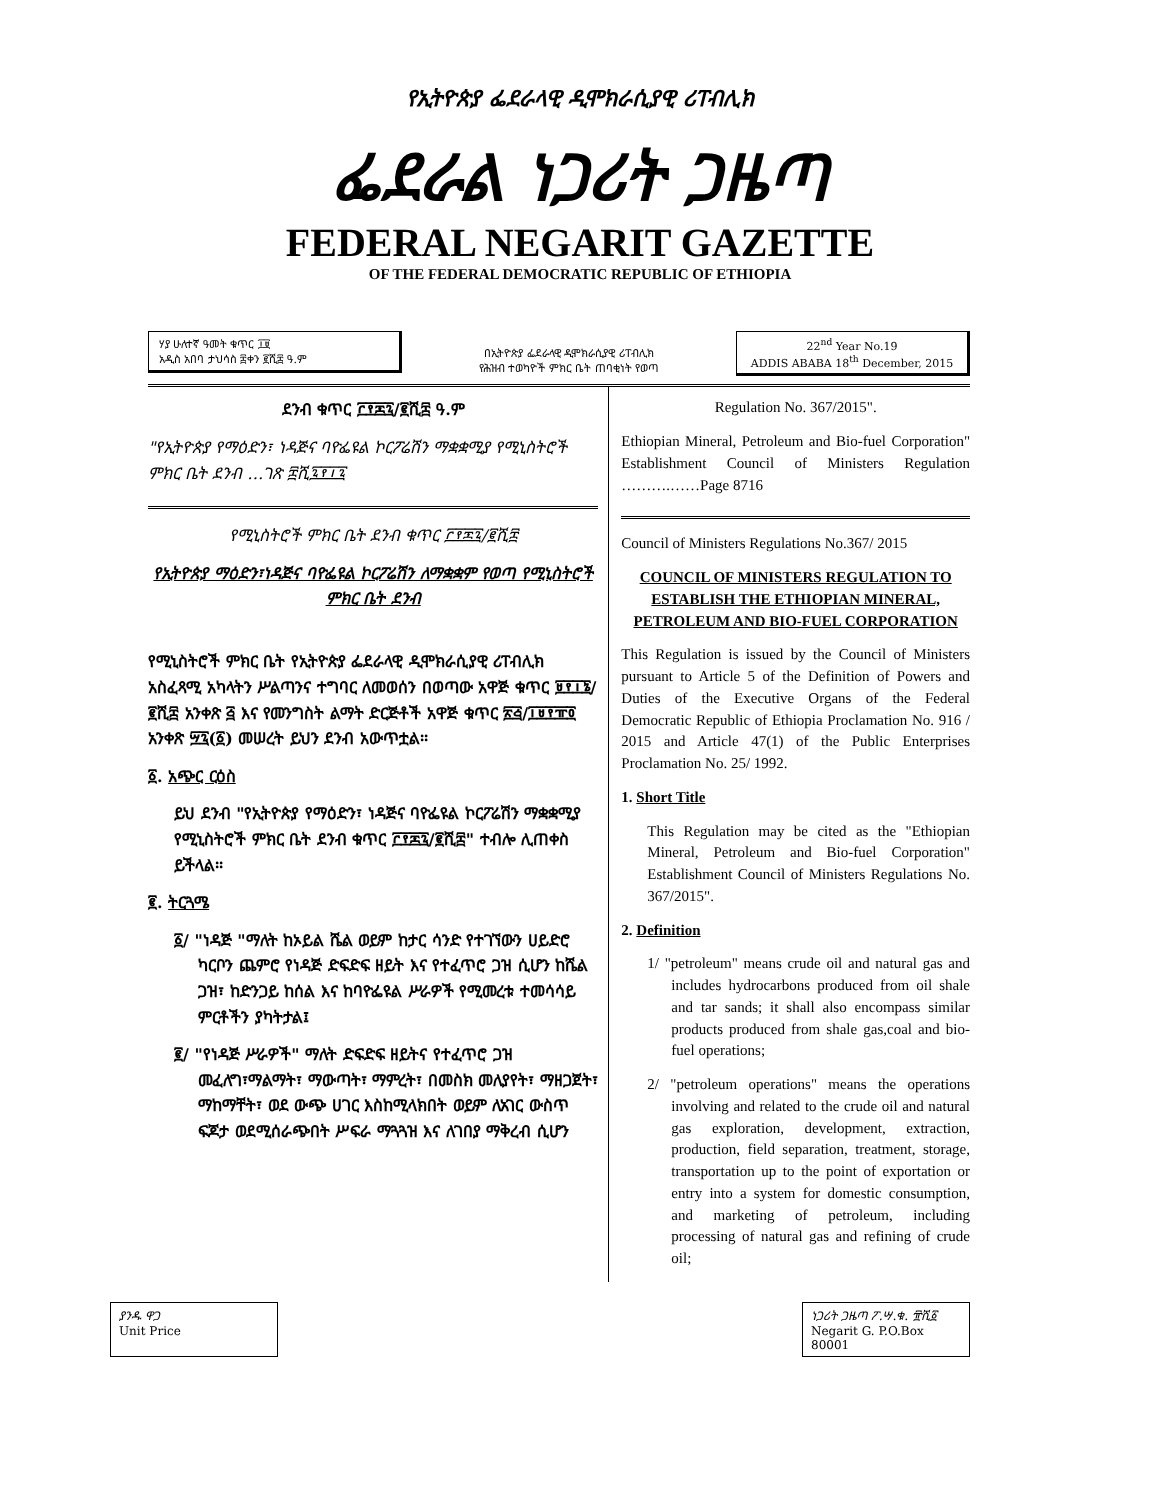የኢትዮጵያ ፌደራላዊ ዲሞክራሲያዊ ሪፐብሊክ
ፌደራል ነጋሪት ጋዜጣ
FEDERAL NEGARIT GAZETTE
OF THE FEDERAL DEMOCRATIC REPUBLIC OF ETHIOPIA
ሃያ ሁለተኛ ዓመት ቁጥር ፲፱
አዲስ አበባ ታህሳስ ፰ቀን ፪ሺ፰ ዓ.ም
በኢትዮጵያ ፌደራላዊ ዲሞክራሲያዊ ሪፐብሊክ
የሕዝብ ተወካዮች ምክር ቤት ጠባቂነት የወጣ
22<sup>nd</sup> Year No.19
ADDIS ABABA 18<sup>th</sup> December, 2015
ደንብ ቁጥር ፫፻፷፯/፪ሺ፰ ዓ.ም
"የኢትዮጵያ የማዕድን፣ ነዳጅና ባዮፌዩል ኮርፖሬሽን ማቋቋሚያ የሚኒስትሮች ምክር ቤት ደንብ …ገጽ ፰ሺ፯፻፲፯
የሚኒስትሮች ምክር ቤት ደንብ ቁጥር ፫፻፷፯/፪ሺ፰
የኢትዮጵያ ማዕድን፣ነዳጅና ባዮፌዩል ኮርፖሬሽን ለማቋቋም የወጣ የሚኒስትሮች ምክር ቤት ደንብ
የሚኒስትሮች ምክር ቤት የኢትዮጵያ ፌደራላዊ ዲሞክራሲያዊ ሪፐብሊክ አስፈጻሚ አካላትን ሥልጣንና ተግባር ለመወሰን በወጣው አዋጅ ቁጥር ፱፻፲፮/፪ሺ፰ አንቀጽ ፭ እና የመንግስት ልማት ድርጅቶች አዋጅ ቁጥር ፳፭/፲፱፻፹፬ አንቀጽ ፵፯(፩) መሠረት ይህን ደንብ አውጥቷል፡፡
፩. አጭር ርዕስ
ይህ ደንብ "የኢትዮጵያ የማዕድን፣ ነዳጅና ባዮፌዩል ኮርፖሬሽን ማቋቋሚያ የሚኒስትሮች ምክር ቤት ደንብ ቁጥር ፫፻፷፯/፪ሺ፰" ተብሎ ሊጠቀስ ይችላል፡፡
፪. ትርጓሜ
፩/ "ነዳጅ "ማለት ከኦይል ሼል ወይም ከታር ሳንድ የተገኘውን ሀይድሮ ካርቦን ጨምሮ የነዳጅ ድፍድፍ ዘይት እና የተፈጥሮ ጋዝ ሲሆን ከሼል ጋዝ፣ ከድንጋይ ከሰል እና ከባዮፌዩል ሥራዎች የሚመረቱ ተመሳሳይ ምርቶችን ያካትታል፤
፪/ "የነዳጅ ሥራዎች" ማለት ድፍድፍ ዘይትና የተፈጥሮ ጋዝ መፈለግ፣ማልማት፣ ማውጣት፣ ማምረት፣ በመስክ መለያየት፣ ማዘጋጀት፣ ማከማቸት፣ ወደ ውጭ ሀገር እስከሚላክበት ወይም ለአገር ውስጥ ፍጆታ ወደሚሰራጭበት ሥፍራ ማጓጓዝ እና ለገበያ ማቅረብ ሲሆን
Regulation No. 367/2015".
Ethiopian Mineral, Petroleum and Bio-fuel Corporation" Establishment Council of Ministers Regulation ……….……Page 8716
Council of Ministers Regulations No.367/ 2015
COUNCIL OF MINISTERS REGULATION TO ESTABLISH THE ETHIOPIAN MINERAL, PETROLEUM AND BIO-FUEL CORPORATION
This Regulation is issued by the Council of Ministers pursuant to Article 5 of the Definition of Powers and Duties of the Executive Organs of the Federal Democratic Republic of Ethiopia Proclamation No. 916 / 2015 and Article 47(1) of the Public Enterprises Proclamation No. 25/ 1992.
1. Short Title
This Regulation may be cited as the "Ethiopian Mineral, Petroleum and Bio-fuel Corporation" Establishment Council of Ministers Regulations No. 367/2015".
2. Definition
1/ "petroleum" means crude oil and natural gas and includes hydrocarbons produced from oil shale and tar sands; it shall also encompass similar products produced from shale gas,coal and bio-fuel operations;
2/ "petroleum operations" means the operations involving and related to the crude oil and natural gas exploration, development, extraction, production, field separation, treatment, storage, transportation up to the point of exportation or entry into a system for domestic consumption, and marketing of petroleum, including processing of natural gas and refining of crude oil;
ያንዱ ዋጋ
Unit Price
ነጋሪት ጋዜጣ ፖ.ሣ.ቁ. ፹ሺ፩
Negarit G. P.O.Box 80001